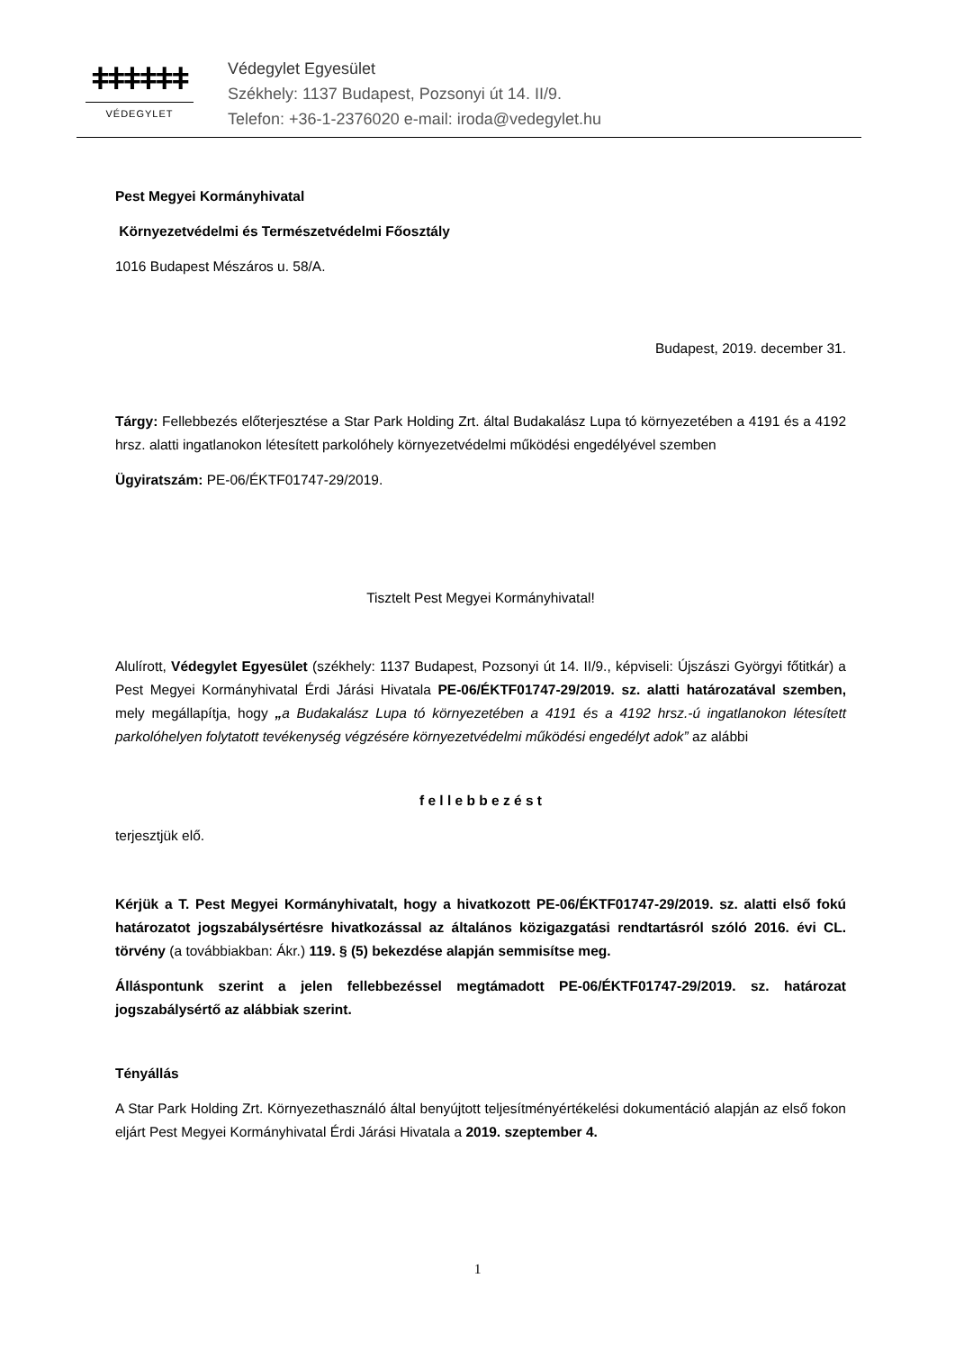ǂǂǂǂǂǂ
VÉDEGYLET
Védegylet Egyesület
Székhely: 1137 Budapest, Pozsonyi út 14. II/9.
Telefon: +36-1-2376020 e-mail: iroda@vedegylet.hu
Pest Megyei Kormányhivatal
Környezetvédelmi és Természetvédelmi Főosztály
1016 Budapest Mészáros u. 58/A.
Budapest, 2019. december 31.
Tárgy: Fellebbezés előterjesztése a Star Park Holding Zrt. által Budakalász Lupa tó környezetében a 4191 és a 4192 hrsz. alatti ingatlanokon létesített parkolóhely környezetvédelmi működési engedélyével szemben
Ügyiratszám: PE-06/ÉKTF01747-29/2019.
Tisztelt Pest Megyei Kormányhivatal!
Alulírott, Védegylet Egyesület (székhely: 1137 Budapest, Pozsonyi út 14. II/9., képviseli: Újszászi Györgyi főtitkár) a Pest Megyei Kormányhivatal Érdi Járási Hivatala PE-06/ÉKTF01747-29/2019. sz. alatti határozatával szemben, mely megállapítja, hogy „a Budakalász Lupa tó környezetében a 4191 és a 4192 hrsz.-ú ingatlanokon létesített parkolóhelyen folytatott tevékenység végzésére környezetvédelmi működési engedélyt adok” az alábbi
f e l l e b b e z é s t
terjesztjük elő.
Kérjük a T. Pest Megyei Kormányhivatalt, hogy a hivatkozott PE-06/ÉKTF01747-29/2019. sz. alatti első fokú határozatot jogszabálysértésre hivatkozással az általános közigazgatási rendtartásról szóló 2016. évi CL. törvény (a továbbiakban: Ákr.) 119. § (5) bekezdése alapján semmisítse meg.
Álláspontunk szerint a jelen fellebbezéssel megtámadott PE-06/ÉKTF01747-29/2019. sz. határozat jogszabálysértő az alábbiak szerint.
Tényállás
A Star Park Holding Zrt. Környezethasználó által benyújtott teljesítményértékelési dokumentáció alapján az első fokon eljárt Pest Megyei Kormányhivatal Érdi Járási Hivatala a 2019. szeptember 4.
1